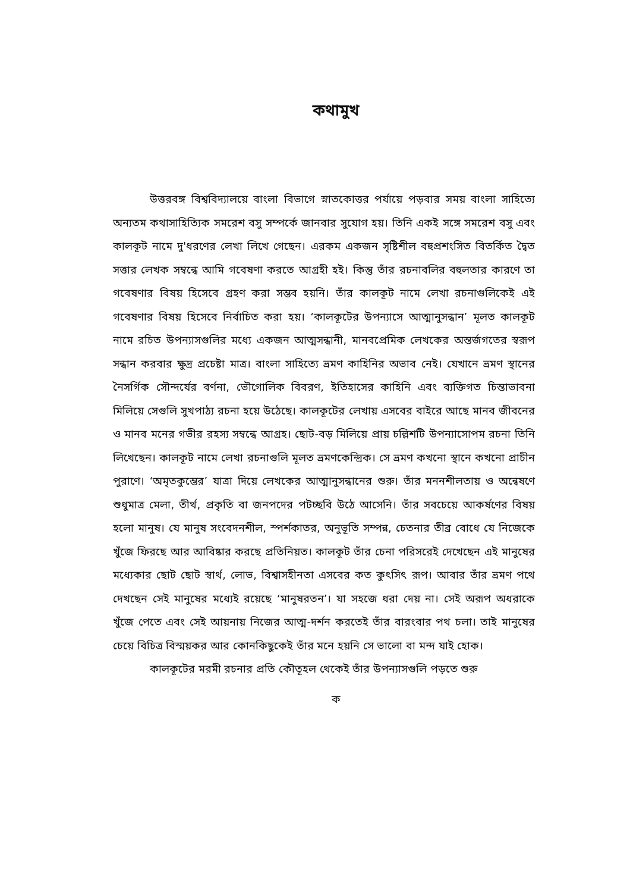কথামুখ
উত্তরবঙ্গ বিশ্ববিদ্যালয়ে বাংলা বিভাগে স্নাতকোত্তর পর্যায়ে পড়বার সময় বাংলা সাহিত্যে অন্যতম কথাসাহিত্যিক সমরেশ বসু সম্পর্কে জানবার সুযোগ হয়। তিনি একই সঙ্গে সমরেশ বসু এবং কালকূট নামে দু'ধরণের লেখা লিখে গেছেন। এরকম একজন সৃষ্টিশীল বহুপ্রশংসিত বিতর্কিত দ্বৈত সত্তার লেখক সম্বন্ধে আমি গবেষণা করতে আগ্রহী হই। কিন্তু তাঁর রচনাবলির বহুলতার কারণে তা গবেষণার বিষয় হিসেবে গ্রহণ করা সম্ভব হয়নি। তাঁর কালকূট নামে লেখা রচনাগুলিকেই এই গবেষণার বিষয় হিসেবে নির্বাচিত করা হয়। ‘কালকূটের উপন্যাসে আত্মানুসন্ধান’ মূলত কালকূট নামে রচিত উপন্যাসগুলির মধ্যে একজন আত্মসন্ধানী, মানবপ্রেমিক লেখকের অন্তর্জগতের স্বরূপ সন্ধান করবার ক্ষুদ্র প্রচেষ্টা মাত্র। বাংলা সাহিত্যে ভ্রমণ কাহিনির অভাব নেই। যেখানে ভ্রমণ স্থানের নৈসর্গিক সৌন্দর্যের বর্ণনা, ভৌগোলিক বিবরণ, ইতিহাসের কাহিনি এবং ব্যক্তিগত চিন্তাভাবনা মিলিয়ে সেগুলি সুখপাঠ্য রচনা হয়ে উঠেছে। কালকূটের লেখায় এসবের বাইরে আছে মানব জীবনের ও মানব মনের গভীর রহস্য সম্বন্ধে আগ্রহ। ছোট-বড় মিলিয়ে প্রায় চল্লিশটি উপন্যাসোপম রচনা তিনি লিখেছেন। কালকূট নামে লেখা রচনাগুলি মূলত ভ্রমণকেন্দ্রিক। সে ভ্রমণ কখনো স্থানে কখনো প্রাচীন পুরাণে। ‘অমৃতকুম্ভের’ যাত্রা দিয়ে লেখকের আত্মানুসন্ধানের শুরু। তাঁর মননশীলতায় ও অন্বেষণে শুধুমাত্র মেলা, তীর্থ, প্রকৃতি বা জনপদের পটচ্ছবি উঠে আসেনি। তাঁর সবচেয়ে আকর্ষণের বিষয় হলো মানুষ। যে মানুষ সংবেদনশীল, স্পর্শকাতর, অনুভূতি সম্পন্ন, চেতনার তীব্র বোধে যে নিজেকে খুঁজে ফিরছে আর আবিষ্কার করছে প্রতিনিয়ত। কালকূট তাঁর চেনা পরিসরেই দেখেছেন এই মানুষের মধ্যেকার ছোট ছোট স্বার্থ, লোভ, বিশ্বাসহীনতা এসবের কত কুৎসিৎ রূপ। আবার তাঁর ভ্রমণ পথে দেখছেন সেই মানুষের মধ্যেই রয়েছে ‘মানুষরতন’। যা সহজে ধরা দেয় না। সেই অরূপ অধরাকে খুঁজে পেতে এবং সেই আয়নায় নিজের আত্ম-দর্শন করতেই তাঁর বারংবার পথ চলা। তাই মানুষের চেয়ে বিচিত্র বিস্ময়কর আর কোনকিছুকেই তাঁর মনে হয়নি সে ভালো বা মন্দ যাই হোক।
কালকূটের মরমী রচনার প্রতি কৌতূহল থেকেই তাঁর উপন্যাসগুলি পড়তে শুরু
ক